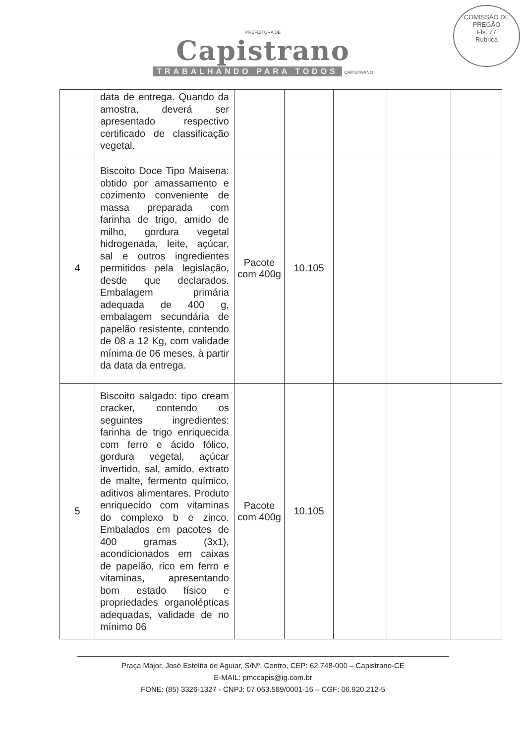COMISSÃO DE PREGÃO
Fls. 77
Rubrica
PREFEITURA DE
Capistrano
TRABALHANDO PARA TODOS CAPISTRANO
| | data de entrega. Quando da amostra, deverá ser apresentado respectivo certificado de classificação vegetal. | | | | | |
| 4 | Biscoito Doce Tipo Maisena: obtido por amassamento e cozimento conveniente de massa preparada com farinha de trigo, amido de milho, gordura vegetal hidrogenada, leite, açúcar, sal e outros ingredientes permitidos pela legislação, desde que declarados. Embalagem primária adequada de 400 g, embalagem secundária de papelão resistente, contendo de 08 a 12 Kg, com validade mínima de 06 meses, à partir da data da entrega. | Pacote com 400g | 10.105 | | | |
| 5 | Biscoito salgado: tipo cream cracker, contendo os seguintes ingredientes: farinha de trigo enriquecida com ferro e ácido fólico, gordura vegetal, açúcar invertido, sal, amido, extrato de malte, fermento químico, aditivos alimentares. Produto enriquecido com vitaminas do complexo b e zinco. Embalados em pacotes de 400 gramas (3x1), acondicionados em caixas de papelão, rico em ferro e vitaminas, apresentando bom estado físico e propriedades organolépticas adequadas, validade de no mínimo 06 | Pacote com 400g | 10.105 | | | |
Praça Major. José Estelita de Aguiar, S/Nº, Centro, CEP: 62.748-000 – Capistrano-CE
E-MAIL: pmccapis@ig.com.br
FONE: (85) 3326-1327 - CNPJ: 07.063.589/0001-16 – CGF: 06.920.212-5